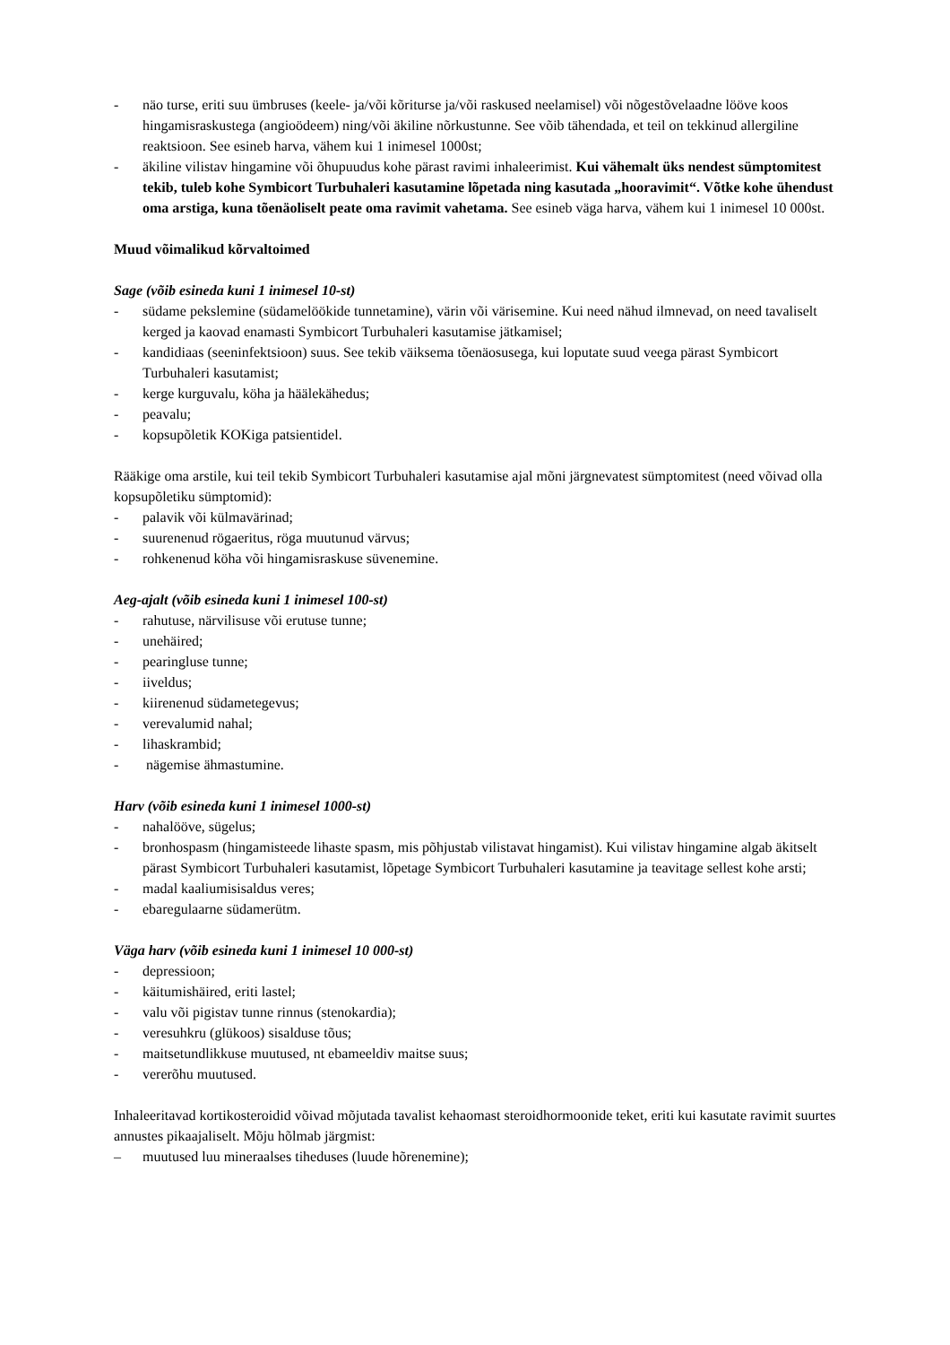- näo turse, eriti suu ümbruses (keele- ja/või kõriturse ja/või raskused neelamisel) või nõgestõvelaadne lööve koos hingamisraskustega (angioödeem) ning/või äkiline nõrkustunne. See võib tähendada, et teil on tekkinud allergiline reaktsioon. See esineb harva, vähem kui 1 inimesel 1000st;
- äkiline vilistav hingamine või õhupuudus kohe pärast ravimi inhaleerimist. Kui vähemalt üks nendest sümptomitest tekib, tuleb kohe Symbicort Turbuhaleri kasutamine lõpetada ning kasutada „hooravimit“. Võtke kohe ühendust oma arstiga, kuna tõenäoliselt peate oma ravimit vahetama. See esineb väga harva, vähem kui 1 inimesel 10 000st.
Muud võimalikud kõrvaltoimed
Sage (võib esineda kuni 1 inimesel 10-st)
- südame pekslemine (südamelöökide tunnetamine), värin või värisemine. Kui need nähud ilmnevad, on need tavaliselt kerged ja kaovad enamasti Symbicort Turbuhaleri kasutamise jätkamisel;
- kandidiaas (seeninfektsioon) suus. See tekib väiksema tõenäosusega, kui loputate suud veega pärast Symbicort Turbuhaleri kasutamist;
- kerge kurguvalu, köha ja häälekähedus;
- peavalu;
- kopsupõletik KOKiga patsientidel.
Rääkige oma arstile, kui teil tekib Symbicort Turbuhaleri kasutamise ajal mõni järgnevatest sümptomitest (need võivad olla kopsupõletiku sümptomid):
- palavik või külmavärinad;
- suurenenud rögaeritus, röga muutunud värvus;
- rohkenenud köha või hingamisraskuse süvenemine.
Aeg-ajalt (võib esineda kuni 1 inimesel 100-st)
- rahutuse, närvilisuse või erutuse tunne;
- unehäired;
- pearingluse tunne;
- iiveldus;
- kiirenenud südametegevus;
- verevalumid nahal;
- lihaskrambid;
- nägemise ähmastumine.
Harv (võib esineda kuni 1 inimesel 1000-st)
- nahalööve, sügelus;
- bronhospasm (hingamisteede lihaste spasm, mis põhjustab vilistavat hingamist). Kui vilistav hingamine algab äkitselt pärast Symbicort Turbuhaleri kasutamist, lõpetage Symbicort Turbuhaleri kasutamine ja teavitage sellest kohe arsti;
- madal kaaliumisisaldus veres;
- ebaregulaarne südamerütm.
Väga harv (võib esineda kuni 1 inimesel 10 000-st)
- depressioon;
- käitumishäired, eriti lastel;
- valu või pigistav tunne rinnus (stenokardia);
- veresuhkru (glükoos) sisalduse tõus;
- maitsetundlikkuse muutused, nt ebameeldiv maitse suus;
- vererõhu muutused.
Inhaleeritavad kortikosteroidid võivad mõjutada tavalist kehaomast steroidhormoonide teket, eriti kui kasutate ravimit suurtes annustes pikaajaliselt. Mõju hõlmab järgmist:
– muutused luu mineraalses tiheduses (luude hõrenemine);